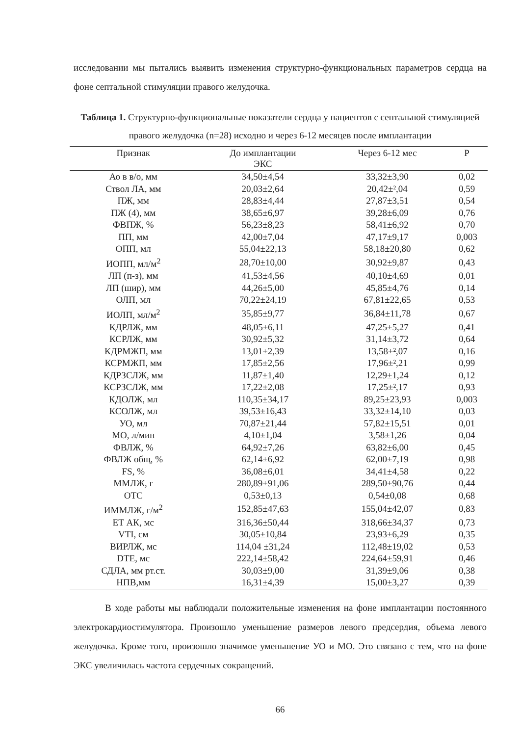исследовании мы пытались выявить изменения структурно-функциональных параметров сердца на фоне септальной стимуляции правого желудочка.
Таблица 1. Структурно-функциональные показатели сердца у пациентов с септальной стимуляцией правого желудочка (n=28) исходно и через 6-12 месяцев после имплантации
| Признак | До имплантации ЭКС | Через 6-12 мес | P |
| --- | --- | --- | --- |
| Ао в в/о, мм | 34,50±4,54 | 33,32±3,90 | 0,02 |
| Ствол ЛА, мм | 20,03±2,64 | 20,42±²,04 | 0,59 |
| ПЖ, мм | 28,83±4,44 | 27,87±3,51 | 0,54 |
| ПЖ (4), мм | 38,65±6,97 | 39,28±6,09 | 0,76 |
| ФВПЖ, % | 56,23±8,23 | 58,41±6,92 | 0,70 |
| ПП, мм | 42,00±7,04 | 47,17±9,17 | 0,003 |
| ОПП, мл | 55,04±22,13 | 58,18±20,80 | 0,62 |
| ИОПП, мл/м<sup>2</sup> | 28,70±10,00 | 30,92±9,87 | 0,43 |
| ЛП (п-з), мм | 41,53±4,56 | 40,10±4,69 | 0,01 |
| ЛП (шир), мм | 44,26±5,00 | 45,85±4,76 | 0,14 |
| ОЛП, мл | 70,22±24,19 | 67,81±22,65 | 0,53 |
| ИОЛП, мл/м<sup>2</sup> | 35,85±9,77 | 36,84±11,78 | 0,67 |
| КДРЛЖ, мм | 48,05±6,11 | 47,25±5,27 | 0,41 |
| КСРЛЖ, мм | 30,92±5,32 | 31,14±3,72 | 0,64 |
| КДРМЖП, мм | 13,01±2,39 | 13,58±²,07 | 0,16 |
| КСРМЖП, мм | 17,85±2,56 | 17,96±²,21 | 0,99 |
| КДРЗСЛЖ, мм | 11,87±1,40 | 12,29±1,24 | 0,12 |
| КСРЗСЛЖ, мм | 17,22±2,08 | 17,25±²,17 | 0,93 |
| КДОЛЖ, мл | 110,35±34,17 | 89,25±23,93 | 0,003 |
| КСОЛЖ, мл | 39,53±16,43 | 33,32±14,10 | 0,03 |
| УО, мл | 70,87±21,44 | 57,82±15,51 | 0,01 |
| МО, л/мин | 4,10±1,04 | 3,58±1,26 | 0,04 |
| ФВЛЖ, % | 64,92±7,26 | 63,82±6,00 | 0,45 |
| ФВЛЖ общ, % | 62,14±6,92 | 62,00±7,19 | 0,98 |
| FS, % | 36,08±6,01 | 34,41±4,58 | 0,22 |
| ММЛЖ, г | 280,89±91,06 | 289,50±90,76 | 0,44 |
| ОТС | 0,53±0,13 | 0,54±0,08 | 0,68 |
| ИММЛЖ, г/м<sup>2</sup> | 152,85±47,63 | 155,04±42,07 | 0,83 |
| ЕТ АК, мс | 316,36±50,44 | 318,66±34,37 | 0,73 |
| VTI, см | 30,05±10,84 | 23,93±6,29 | 0,35 |
| ВИРЛЖ, мс | 114,04 ±31,24 | 112,48±19,02 | 0,53 |
| DTE, мс | 222,14±58,42 | 224,64±59,91 | 0,46 |
| СДЛА, мм рт.ст. | 30,03±9,00 | 31,39±9,06 | 0,38 |
| НПВ,мм | 16,31±4,39 | 15,00±3,27 | 0,39 |
В ходе работы мы наблюдали положительные изменения на фоне имплантации постоянного электрокардиостимулятора. Произошло уменьшение размеров левого предсердия, объема левого желудочка. Кроме того, произошло значимое уменьшение УО и МО. Это связано с тем, что на фоне ЭКС увеличилась частота сердечных сокращений.
66